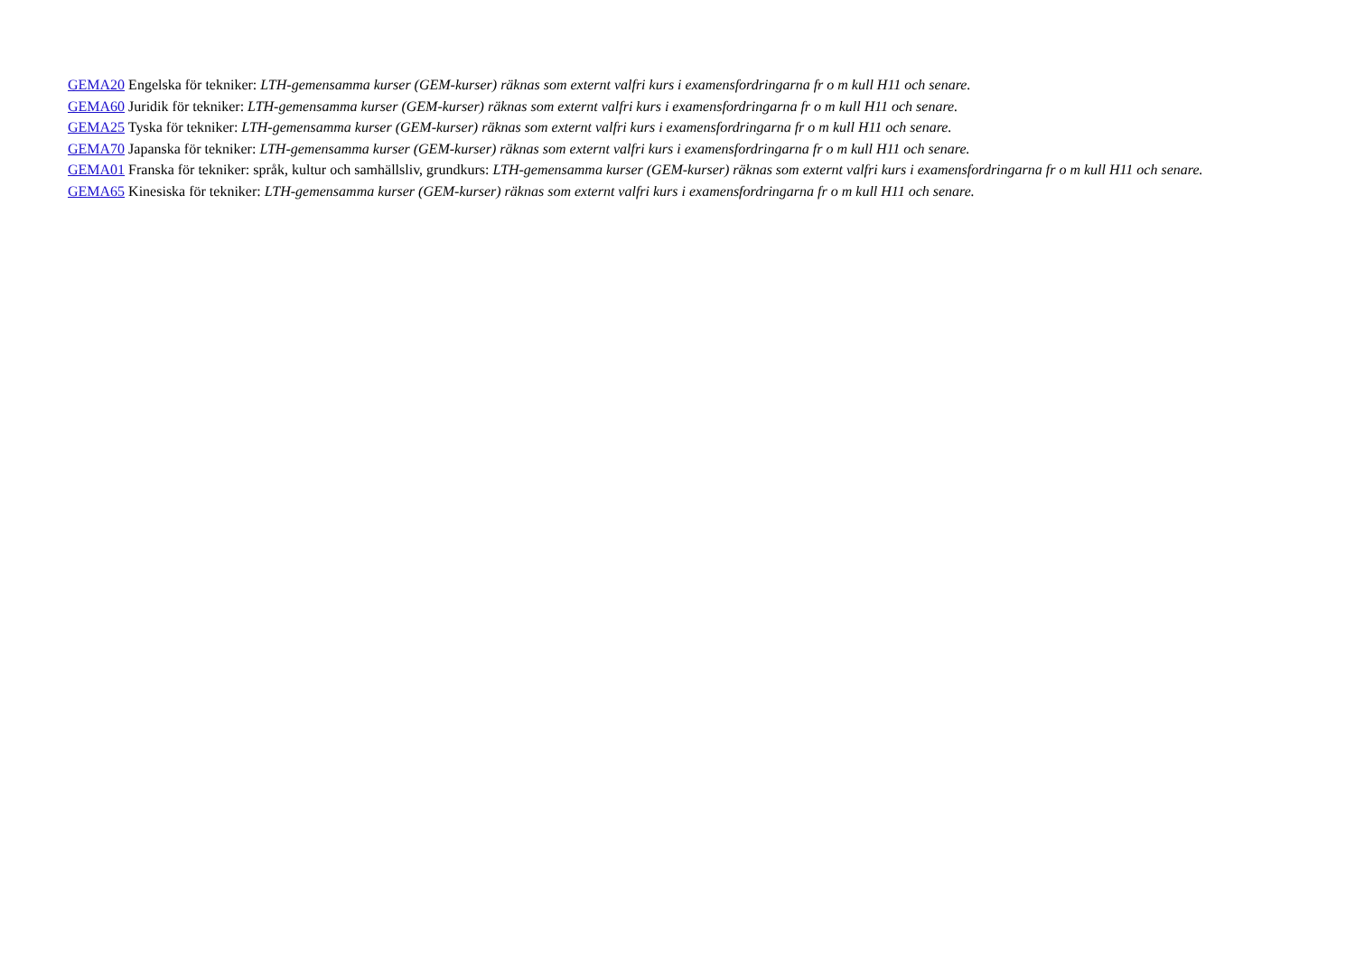GEMA20 Engelska för tekniker: LTH-gemensamma kurser (GEM-kurser) räknas som externt valfri kurs i examensfordringarna fr o m kull H11 och senare.
GEMA60 Juridik för tekniker: LTH-gemensamma kurser (GEM-kurser) räknas som externt valfri kurs i examensfordringarna fr o m kull H11 och senare.
GEMA25 Tyska för tekniker: LTH-gemensamma kurser (GEM-kurser) räknas som externt valfri kurs i examensfordringarna fr o m kull H11 och senare.
GEMA70 Japanska för tekniker: LTH-gemensamma kurser (GEM-kurser) räknas som externt valfri kurs i examensfordringarna fr o m kull H11 och senare.
GEMA01 Franska för tekniker: språk, kultur och samhällsliv, grundkurs: LTH-gemensamma kurser (GEM-kurser) räknas som externt valfri kurs i examensfordringarna fr o m kull H11 och senare.
GEMA65 Kinesiska för tekniker: LTH-gemensamma kurser (GEM-kurser) räknas som externt valfri kurs i examensfordringarna fr o m kull H11 och senare.